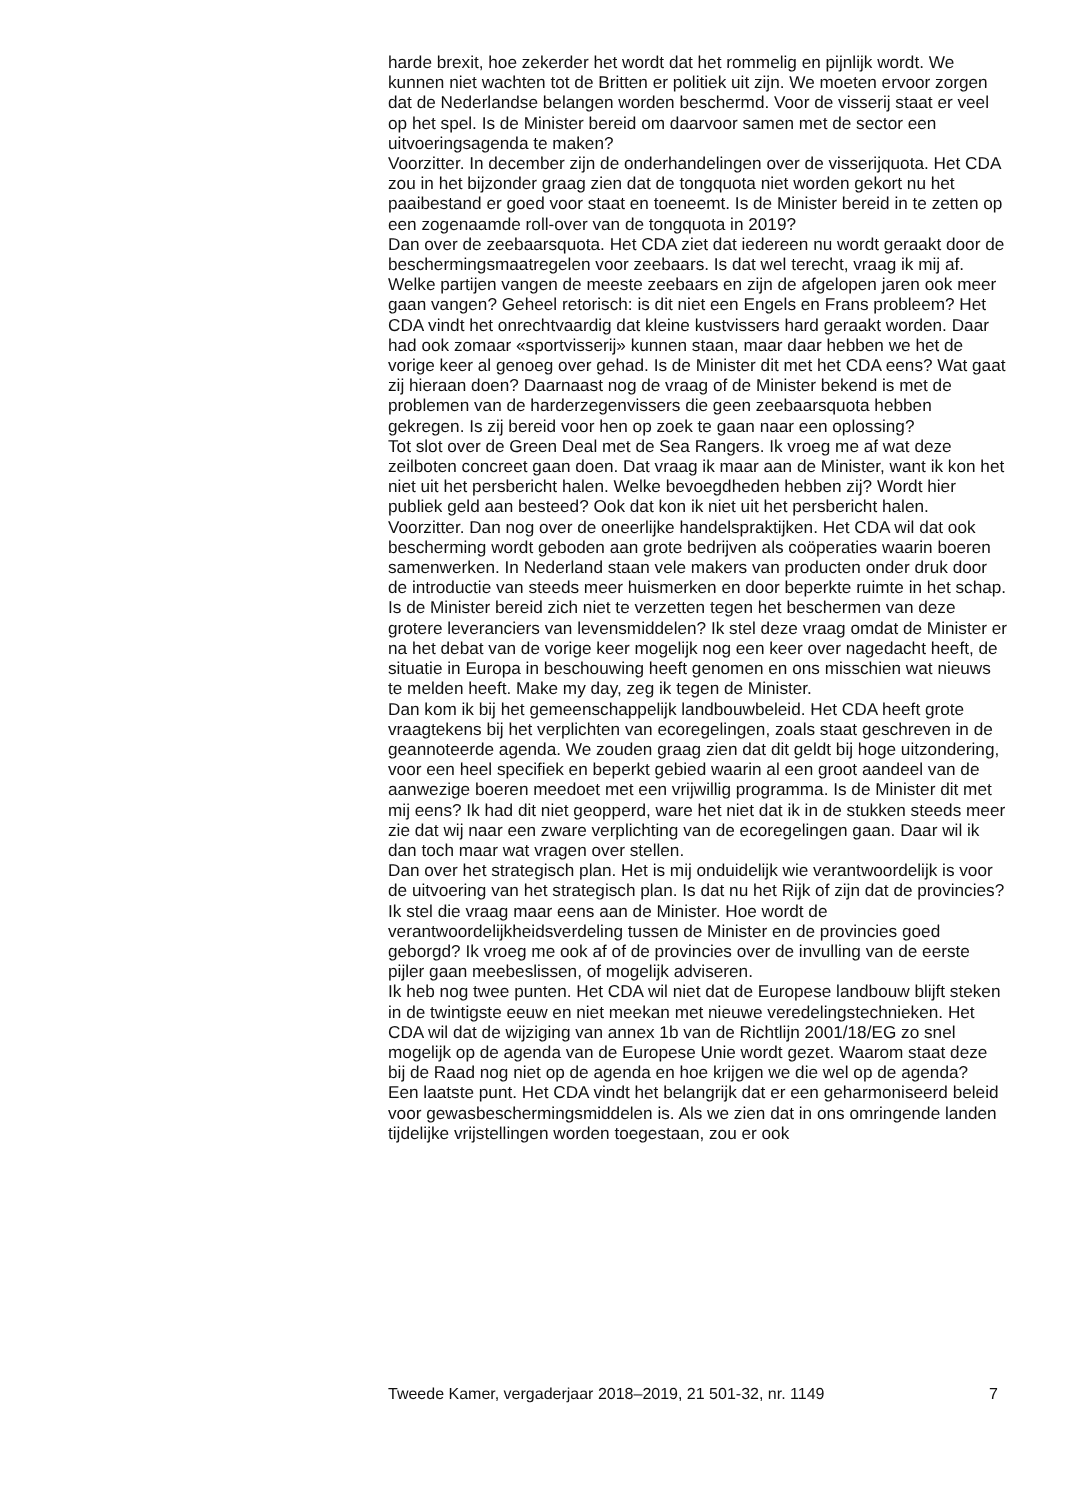harde brexit, hoe zekerder het wordt dat het rommelig en pijnlijk wordt. We kunnen niet wachten tot de Britten er politiek uit zijn. We moeten ervoor zorgen dat de Nederlandse belangen worden beschermd. Voor de visserij staat er veel op het spel. Is de Minister bereid om daarvoor samen met de sector een uitvoeringsagenda te maken?
Voorzitter. In december zijn de onderhandelingen over de visserijquota. Het CDA zou in het bijzonder graag zien dat de tongquota niet worden gekort nu het paaibestand er goed voor staat en toeneemt. Is de Minister bereid in te zetten op een zogenaamde roll-over van de tongquota in 2019?
Dan over de zeebaarsquota. Het CDA ziet dat iedereen nu wordt geraakt door de beschermingsmaatregelen voor zeebaars. Is dat wel terecht, vraag ik mij af. Welke partijen vangen de meeste zeebaars en zijn de afgelopen jaren ook meer gaan vangen? Geheel retorisch: is dit niet een Engels en Frans probleem? Het CDA vindt het onrechtvaardig dat kleine kustvissers hard geraakt worden. Daar had ook zomaar «sportvisserij» kunnen staan, maar daar hebben we het de vorige keer al genoeg over gehad. Is de Minister dit met het CDA eens? Wat gaat zij hieraan doen? Daarnaast nog de vraag of de Minister bekend is met de problemen van de harderzegenvissers die geen zeebaarsquota hebben gekregen. Is zij bereid voor hen op zoek te gaan naar een oplossing?
Tot slot over de Green Deal met de Sea Rangers. Ik vroeg me af wat deze zeilboten concreet gaan doen. Dat vraag ik maar aan de Minister, want ik kon het niet uit het persbericht halen. Welke bevoegdheden hebben zij? Wordt hier publiek geld aan besteed? Ook dat kon ik niet uit het persbericht halen.
Voorzitter. Dan nog over de oneerlijke handelspraktijken. Het CDA wil dat ook bescherming wordt geboden aan grote bedrijven als coöperaties waarin boeren samenwerken. In Nederland staan vele makers van producten onder druk door de introductie van steeds meer huismerken en door beperkte ruimte in het schap. Is de Minister bereid zich niet te verzetten tegen het beschermen van deze grotere leveranciers van levensmiddelen? Ik stel deze vraag omdat de Minister er na het debat van de vorige keer mogelijk nog een keer over nagedacht heeft, de situatie in Europa in beschouwing heeft genomen en ons misschien wat nieuws te melden heeft. Make my day, zeg ik tegen de Minister.
Dan kom ik bij het gemeenschappelijk landbouwbeleid. Het CDA heeft grote vraagtekens bij het verplichten van ecoregelingen, zoals staat geschreven in de geannoteerde agenda. We zouden graag zien dat dit geldt bij hoge uitzondering, voor een heel specifiek en beperkt gebied waarin al een groot aandeel van de aanwezige boeren meedoet met een vrijwillig programma. Is de Minister dit met mij eens? Ik had dit niet geopperd, ware het niet dat ik in de stukken steeds meer zie dat wij naar een zware verplichting van de ecoregelingen gaan. Daar wil ik dan toch maar wat vragen over stellen.
Dan over het strategisch plan. Het is mij onduidelijk wie verantwoordelijk is voor de uitvoering van het strategisch plan. Is dat nu het Rijk of zijn dat de provincies? Ik stel die vraag maar eens aan de Minister. Hoe wordt de verantwoordelijkheidsverdeling tussen de Minister en de provincies goed geborgd? Ik vroeg me ook af of de provincies over de invulling van de eerste pijler gaan meebeslissen, of mogelijk adviseren.
Ik heb nog twee punten. Het CDA wil niet dat de Europese landbouw blijft steken in de twintigste eeuw en niet meekan met nieuwe veredelingstechnieken. Het CDA wil dat de wijziging van annex 1b van de Richtlijn 2001/18/EG zo snel mogelijk op de agenda van de Europese Unie wordt gezet. Waarom staat deze bij de Raad nog niet op de agenda en hoe krijgen we die wel op de agenda?
Een laatste punt. Het CDA vindt het belangrijk dat er een geharmoniseerd beleid voor gewasbeschermingsmiddelen is. Als we zien dat in ons omringende landen tijdelijke vrijstellingen worden toegestaan, zou er ook
Tweede Kamer, vergaderjaar 2018–2019, 21 501-32, nr. 1149 7